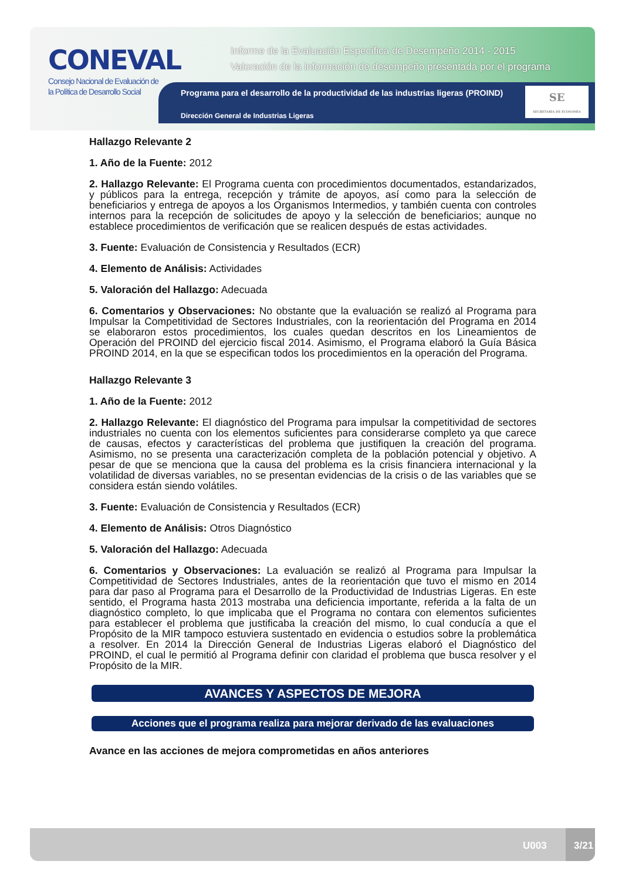CONEVAL
Consejo Nacional de Evaluación de la Política de Desarrollo Social
Informe de la Evaluación Específica de Desempeño 2014 - 2015
Valoración de la información de desempeño presentada por el programa
Programa para el desarrollo de la productividad de las industrias ligeras (PROIND)
Dirección General de Industrias Ligeras
SE
SECRETARÍA DE ECONOMÍA
Hallazgo Relevante 2
1. Año de la Fuente: 2012
2. Hallazgo Relevante: El Programa cuenta con procedimientos documentados, estandarizados, y públicos para la entrega, recepción y trámite de apoyos, así como para la selección de beneficiarios y entrega de apoyos a los Organismos Intermedios, y también cuenta con controles internos para la recepción de solicitudes de apoyo y la selección de beneficiarios; aunque no establece procedimientos de verificación que se realicen después de estas actividades.
3. Fuente: Evaluación de Consistencia y Resultados (ECR)
4. Elemento de Análisis: Actividades
5. Valoración del Hallazgo: Adecuada
6. Comentarios y Observaciones: No obstante que la evaluación se realizó al Programa para Impulsar la Competitividad de Sectores Industriales, con la reorientación del Programa en 2014 se elaboraron estos procedimientos, los cuales quedan descritos en los Lineamientos de Operación del PROIND del ejercicio fiscal 2014. Asimismo, el Programa elaboró la Guía Básica PROIND 2014, en la que se especifican todos los procedimientos en la operación del Programa.
Hallazgo Relevante 3
1. Año de la Fuente: 2012
2. Hallazgo Relevante: El diagnóstico del Programa para impulsar la competitividad de sectores industriales no cuenta con los elementos suficientes para considerarse completo ya que carece de causas, efectos y características del problema que justifiquen la creación del programa. Asimismo, no se presenta una caracterización completa de la población potencial y objetivo. A pesar de que se menciona que la causa del problema es la crisis financiera internacional y la volatilidad de diversas variables, no se presentan evidencias de la crisis o de las variables que se considera están siendo volátiles.
3. Fuente: Evaluación de Consistencia y Resultados (ECR)
4. Elemento de Análisis: Otros Diagnóstico
5. Valoración del Hallazgo: Adecuada
6. Comentarios y Observaciones: La evaluación se realizó al Programa para Impulsar la Competitividad de Sectores Industriales, antes de la reorientación que tuvo el mismo en 2014 para dar paso al Programa para el Desarrollo de la Productividad de Industrias Ligeras. En este sentido, el Programa hasta 2013 mostraba una deficiencia importante, referida a la falta de un diagnóstico completo, lo que implicaba que el Programa no contara con elementos suficientes para establecer el problema que justificaba la creación del mismo, lo cual conducía a que el Propósito de la MIR tampoco estuviera sustentado en evidencia o estudios sobre la problemática a resolver. En 2014 la Dirección General de Industrias Ligeras elaboró el Diagnóstico del PROIND, el cual le permitió al Programa definir con claridad el problema que busca resolver y el Propósito de la MIR.
AVANCES Y ASPECTOS DE MEJORA
Acciones que el programa realiza para mejorar derivado de las evaluaciones
Avance en las acciones de mejora comprometidas en años anteriores
U003
3/21